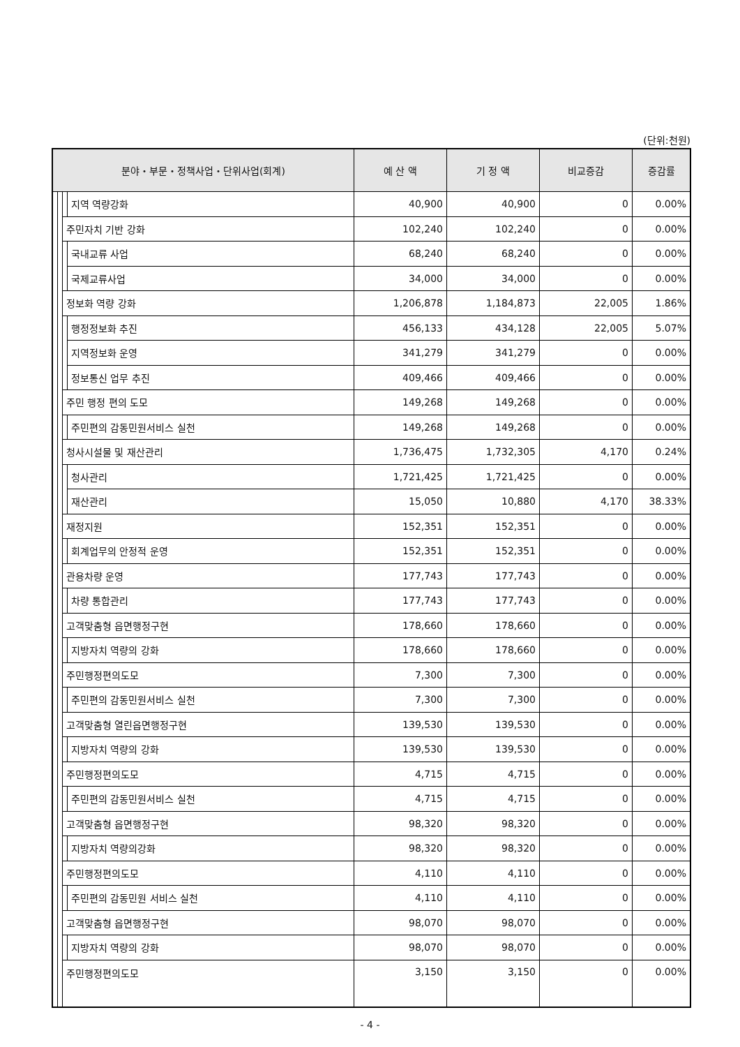(단위:천원)
| 분야・부문・정책사업・단위사업(회계) | | | | 예 산 액 | 기 정 액 | 비교증감 | 증감률 |
| --- | --- | --- | --- | --- | --- | --- | --- |
| | | | 지역 역량강화 | 40,900 | 40,900 | 0 | 0.00% |
| | | 주민자치 기반 강화 | | 102,240 | 102,240 | 0 | 0.00% |
| | | | 국내교류 사업 | 68,240 | 68,240 | 0 | 0.00% |
| | | | 국제교류사업 | 34,000 | 34,000 | 0 | 0.00% |
| | | 정보화 역량 강화 | | 1,206,878 | 1,184,873 | 22,005 | 1.86% |
| | | | 행정정보화 추진 | 456,133 | 434,128 | 22,005 | 5.07% |
| | | | 지역정보화 운영 | 341,279 | 341,279 | 0 | 0.00% |
| | | | 정보통신 업무 추진 | 409,466 | 409,466 | 0 | 0.00% |
| | | 주민 행정 편의 도모 | | 149,268 | 149,268 | 0 | 0.00% |
| | | | 주민편의 감동민원서비스 실천 | 149,268 | 149,268 | 0 | 0.00% |
| | | 청사시설물 및 재산관리 | | 1,736,475 | 1,732,305 | 4,170 | 0.24% |
| | | | 청사관리 | 1,721,425 | 1,721,425 | 0 | 0.00% |
| | | | 재산관리 | 15,050 | 10,880 | 4,170 | 38.33% |
| | | 재정지원 | | 152,351 | 152,351 | 0 | 0.00% |
| | | | 회계업무의 안정적 운영 | 152,351 | 152,351 | 0 | 0.00% |
| | | 관용차량 운영 | | 177,743 | 177,743 | 0 | 0.00% |
| | | | 차량 통합관리 | 177,743 | 177,743 | 0 | 0.00% |
| | | 고객맞춤형 읍면행정구현 | | 178,660 | 178,660 | 0 | 0.00% |
| | | | 지방자치 역량의 강화 | 178,660 | 178,660 | 0 | 0.00% |
| | | 주민행정편의도모 | | 7,300 | 7,300 | 0 | 0.00% |
| | | | 주민편의 감동민원서비스 실천 | 7,300 | 7,300 | 0 | 0.00% |
| | | 고객맞춤형 열린읍면행정구현 | | 139,530 | 139,530 | 0 | 0.00% |
| | | | 지방자치 역량의 강화 | 139,530 | 139,530 | 0 | 0.00% |
| | | 주민행정편의도모 | | 4,715 | 4,715 | 0 | 0.00% |
| | | | 주민편의 감동민원서비스 실천 | 4,715 | 4,715 | 0 | 0.00% |
| | | 고객맞춤형 읍면행정구현 | | 98,320 | 98,320 | 0 | 0.00% |
| | | | 지방자치 역량의강화 | 98,320 | 98,320 | 0 | 0.00% |
| | | 주민행정편의도모 | | 4,110 | 4,110 | 0 | 0.00% |
| | | | 주민편의 감동민원 서비스 실천 | 4,110 | 4,110 | 0 | 0.00% |
| | | 고객맞춤형 읍면행정구현 | | 98,070 | 98,070 | 0 | 0.00% |
| | | | 지방자치 역량의 강화 | 98,070 | 98,070 | 0 | 0.00% |
| | | 주민행정편의도모 | | 3,150 | 3,150 | 0 | 0.00% |
- 4 -